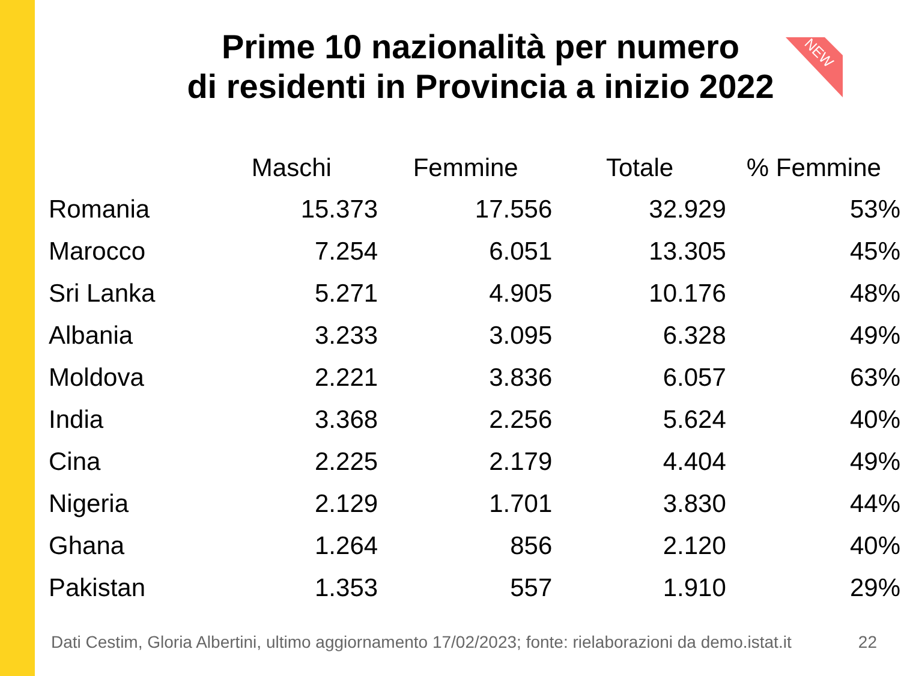Prime 10 nazionalità per numero
di residenti in Provincia a inizio 2022
NEW
| | Maschi | Femmine | Totale | % Femmine |
| --- | --- | --- | --- | --- |
| Romania | 15.373 | 17.556 | 32.929 | 53% |
| Marocco | 7.254 | 6.051 | 13.305 | 45% |
| Sri Lanka | 5.271 | 4.905 | 10.176 | 48% |
| Albania | 3.233 | 3.095 | 6.328 | 49% |
| Moldova | 2.221 | 3.836 | 6.057 | 63% |
| India | 3.368 | 2.256 | 5.624 | 40% |
| Cina | 2.225 | 2.179 | 4.404 | 49% |
| Nigeria | 2.129 | 1.701 | 3.830 | 44% |
| Ghana | 1.264 | 856 | 2.120 | 40% |
| Pakistan | 1.353 | 557 | 1.910 | 29% |
Dati Cestim, Gloria Albertini, ultimo aggiornamento 17/02/2023; fonte: rielaborazioni da demo.istat.it 22